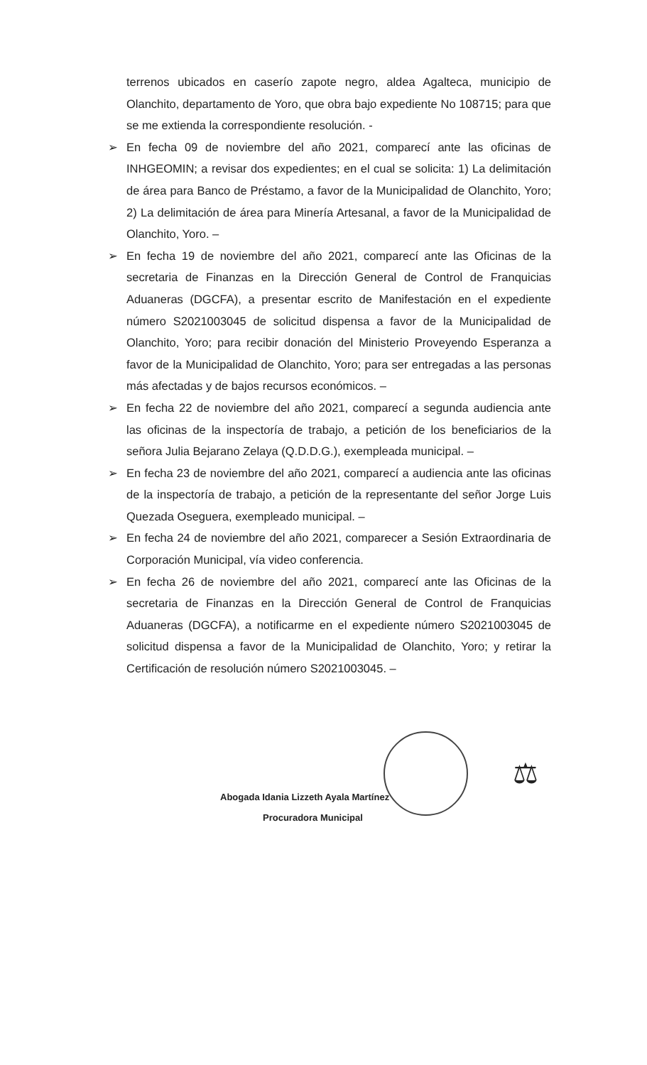terrenos ubicados en caserío zapote negro, aldea Agalteca, municipio de Olanchito, departamento de Yoro, que obra bajo expediente No 108715; para que se me extienda la correspondiente resolución. -
➢ En fecha 09 de noviembre del año 2021, comparecí ante las oficinas de INHGEOMIN; a revisar dos expedientes; en el cual se solicita: 1) La delimitación de área para Banco de Préstamo, a favor de la Municipalidad de Olanchito, Yoro; 2) La delimitación de área para Minería Artesanal, a favor de la Municipalidad de Olanchito, Yoro. –
➢ En fecha 19 de noviembre del año 2021, comparecí ante las Oficinas de la secretaria de Finanzas en la Dirección General de Control de Franquicias Aduaneras (DGCFA), a presentar escrito de Manifestación en el expediente número S2021003045 de solicitud dispensa a favor de la Municipalidad de Olanchito, Yoro; para recibir donación del Ministerio Proveyendo Esperanza a favor de la Municipalidad de Olanchito, Yoro; para ser entregadas a las personas más afectadas y de bajos recursos económicos. –
➢ En fecha 22 de noviembre del año 2021, comparecí a segunda audiencia ante las oficinas de la inspectoría de trabajo, a petición de los beneficiarios de la señora Julia Bejarano Zelaya (Q.D.D.G.), exempleada municipal. –
➢ En fecha 23 de noviembre del año 2021, comparecí a audiencia ante las oficinas de la inspectoría de trabajo, a petición de la representante del señor Jorge Luis Quezada Oseguera, exempleado municipal. –
➢ En fecha 24 de noviembre del año 2021, comparecer a Sesión Extraordinaria de Corporación Municipal, vía video conferencia.
➢ En fecha 26 de noviembre del año 2021, comparecí ante las Oficinas de la secretaria de Finanzas en la Dirección General de Control de Franquicias Aduaneras (DGCFA), a notificarme en el expediente número S2021003045 de solicitud dispensa a favor de la Municipalidad de Olanchito, Yoro; y retirar la Certificación de resolución número S2021003045. –
⚖
Abogada Idania Lizzeth Ayala Martínez
Procuradora Municipal